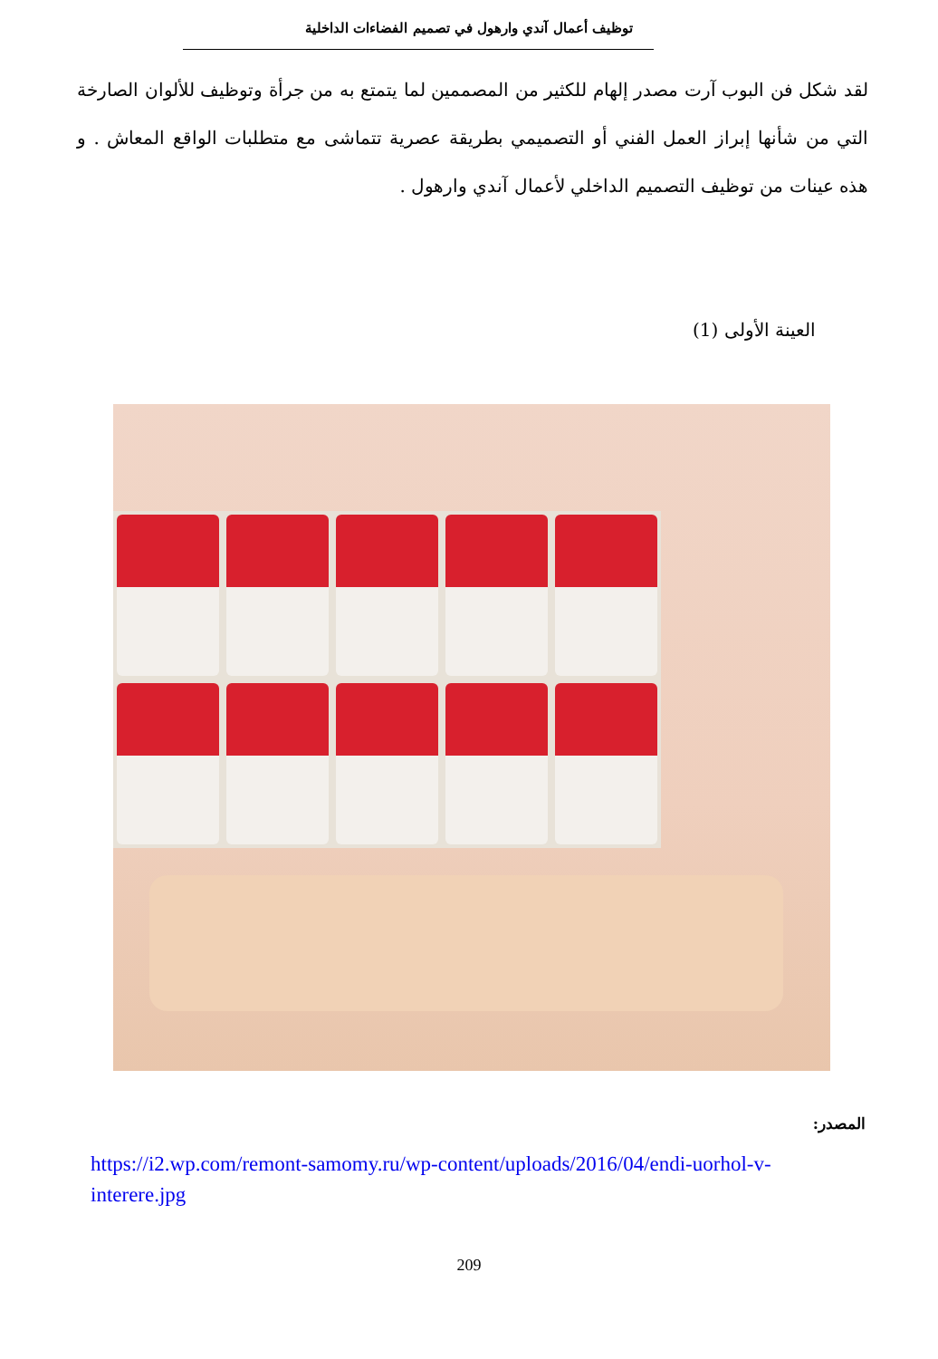توظيف أعمال آندي وارهول في تصميم الفضاءات الداخلية
لقد شكل فن البوب آرت مصدر إلهام للكثير من المصممين لما يتمتع به من جرأة وتوظيف للألوان الصارخة التي من شأنها إبراز العمل الفني أو التصميمي بطريقة عصرية تتماشى مع متطلبات الواقع المعاش . و هذه عينات من توظيف التصميم الداخلي لأعمال آندي وارهول .
العينة الأولى (1)
المصدر:
https://i2.wp.com/remont-samomy.ru/wp-content/uploads/2016/04/endi-uorhol-v-interere.jpg
209